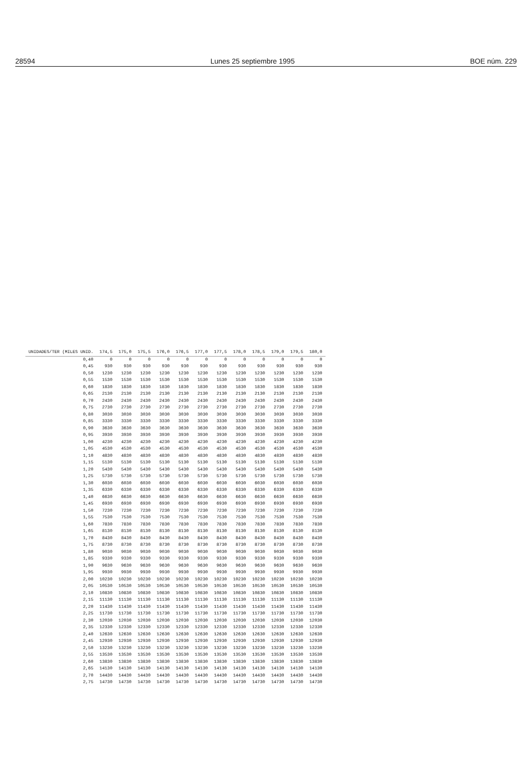28594 Lunes 25 septiembre 1995 BOE núm. 229
| UNIDADES/TER (MILES UNID. | 174,5 | 175,0 | 175,5 | 176,0 | 176,5 | 177,0 | 177,5 | 178,0 | 178,5 | 179,0 | 179,5 | 180,0 |
| --- | --- | --- | --- | --- | --- | --- | --- | --- | --- | --- | --- | --- |
| 0,40 | 0 | 0 | 0 | 0 | 0 | 0 | 0 | 0 | 0 | 0 | 0 | 0 |
| 0,45 | 930 | 930 | 930 | 930 | 930 | 930 | 930 | 930 | 930 | 930 | 930 | 930 |
| 0,50 | 1230 | 1230 | 1230 | 1230 | 1230 | 1230 | 1230 | 1230 | 1230 | 1230 | 1230 | 1230 |
| 0,55 | 1530 | 1530 | 1530 | 1530 | 1530 | 1530 | 1530 | 1530 | 1530 | 1530 | 1530 | 1530 |
| 0,60 | 1830 | 1830 | 1830 | 1830 | 1830 | 1830 | 1830 | 1830 | 1830 | 1830 | 1830 | 1830 |
| 0,65 | 2130 | 2130 | 2130 | 2130 | 2130 | 2130 | 2130 | 2130 | 2130 | 2130 | 2130 | 2130 |
| 0,70 | 2430 | 2430 | 2430 | 2430 | 2430 | 2430 | 2430 | 2430 | 2430 | 2430 | 2430 | 2430 |
| 0,75 | 2730 | 2730 | 2730 | 2730 | 2730 | 2730 | 2730 | 2730 | 2730 | 2730 | 2730 | 2730 |
| 0,80 | 3030 | 3030 | 3030 | 3030 | 3030 | 3030 | 3030 | 3030 | 3030 | 3030 | 3030 | 3030 |
| 0,85 | 3330 | 3330 | 3330 | 3330 | 3330 | 3330 | 3330 | 3330 | 3330 | 3330 | 3330 | 3330 |
| 0,90 | 3630 | 3630 | 3630 | 3630 | 3630 | 3630 | 3630 | 3630 | 3630 | 3630 | 3630 | 3630 |
| 0,95 | 3930 | 3930 | 3930 | 3930 | 3930 | 3930 | 3930 | 3930 | 3930 | 3930 | 3930 | 3930 |
| 1,00 | 4230 | 4230 | 4230 | 4230 | 4230 | 4230 | 4230 | 4230 | 4230 | 4230 | 4230 | 4230 |
| 1,05 | 4530 | 4530 | 4530 | 4530 | 4530 | 4530 | 4530 | 4530 | 4530 | 4530 | 4530 | 4530 |
| 1,10 | 4830 | 4830 | 4830 | 4830 | 4830 | 4830 | 4830 | 4830 | 4830 | 4830 | 4830 | 4830 |
| 1,15 | 5130 | 5130 | 5130 | 5130 | 5130 | 5130 | 5130 | 5130 | 5130 | 5130 | 5130 | 5130 |
| 1,20 | 5430 | 5430 | 5430 | 5430 | 5430 | 5430 | 5430 | 5430 | 5430 | 5430 | 5430 | 5430 |
| 1,25 | 5730 | 5730 | 5730 | 5730 | 5730 | 5730 | 5730 | 5730 | 5730 | 5730 | 5730 | 5730 |
| 1,30 | 6030 | 6030 | 6030 | 6030 | 6030 | 6030 | 6030 | 6030 | 6030 | 6030 | 6030 | 6030 |
| 1,35 | 6330 | 6330 | 6330 | 6330 | 6330 | 6330 | 6330 | 6330 | 6330 | 6330 | 6330 | 6330 |
| 1,40 | 6630 | 6630 | 6630 | 6630 | 6630 | 6630 | 6630 | 6630 | 6630 | 6630 | 6630 | 6630 |
| 1,45 | 6930 | 6930 | 6930 | 6930 | 6930 | 6930 | 6930 | 6930 | 6930 | 6930 | 6930 | 6930 |
| 1,50 | 7230 | 7230 | 7230 | 7230 | 7230 | 7230 | 7230 | 7230 | 7230 | 7230 | 7230 | 7230 |
| 1,55 | 7530 | 7530 | 7530 | 7530 | 7530 | 7530 | 7530 | 7530 | 7530 | 7530 | 7530 | 7530 |
| 1,60 | 7830 | 7830 | 7830 | 7830 | 7830 | 7830 | 7830 | 7830 | 7830 | 7830 | 7830 | 7830 |
| 1,65 | 8130 | 8130 | 8130 | 8130 | 8130 | 8130 | 8130 | 8130 | 8130 | 8130 | 8130 | 8130 |
| 1,70 | 8430 | 8430 | 8430 | 8430 | 8430 | 8430 | 8430 | 8430 | 8430 | 8430 | 8430 | 8430 |
| 1,75 | 8730 | 8730 | 8730 | 8730 | 8730 | 8730 | 8730 | 8730 | 8730 | 8730 | 8730 | 8730 |
| 1,80 | 9030 | 9030 | 9030 | 9030 | 9030 | 9030 | 9030 | 9030 | 9030 | 9030 | 9030 | 9030 |
| 1,85 | 9330 | 9330 | 9330 | 9330 | 9330 | 9330 | 9330 | 9330 | 9330 | 9330 | 9330 | 9330 |
| 1,90 | 9630 | 9630 | 9630 | 9630 | 9630 | 9630 | 9630 | 9630 | 9630 | 9630 | 9630 | 9630 |
| 1,95 | 9930 | 9930 | 9930 | 9930 | 9930 | 9930 | 9930 | 9930 | 9930 | 9930 | 9930 | 9930 |
| 2,00 | 10230 | 10230 | 10230 | 10230 | 10230 | 10230 | 10230 | 10230 | 10230 | 10230 | 10230 | 10230 |
| 2,05 | 10530 | 10530 | 10530 | 10530 | 10530 | 10530 | 10530 | 10530 | 10530 | 10530 | 10530 | 10530 |
| 2,10 | 10830 | 10830 | 10830 | 10830 | 10830 | 10830 | 10830 | 10830 | 10830 | 10830 | 10830 | 10830 |
| 2,15 | 11130 | 11130 | 11130 | 11130 | 11130 | 11130 | 11130 | 11130 | 11130 | 11130 | 11130 | 11130 |
| 2,20 | 11430 | 11430 | 11430 | 11430 | 11430 | 11430 | 11430 | 11430 | 11430 | 11430 | 11430 | 11430 |
| 2,25 | 11730 | 11730 | 11730 | 11730 | 11730 | 11730 | 11730 | 11730 | 11730 | 11730 | 11730 | 11730 |
| 2,30 | 12030 | 12030 | 12030 | 12030 | 12030 | 12030 | 12030 | 12030 | 12030 | 12030 | 12030 | 12030 |
| 2,35 | 12330 | 12330 | 12330 | 12330 | 12330 | 12330 | 12330 | 12330 | 12330 | 12330 | 12330 | 12330 |
| 2,40 | 12630 | 12630 | 12630 | 12630 | 12630 | 12630 | 12630 | 12630 | 12630 | 12630 | 12630 | 12630 |
| 2,45 | 12930 | 12930 | 12930 | 12930 | 12930 | 12930 | 12930 | 12930 | 12930 | 12930 | 12930 | 12930 |
| 2,50 | 13230 | 13230 | 13230 | 13230 | 13230 | 13230 | 13230 | 13230 | 13230 | 13230 | 13230 | 13230 |
| 2,55 | 13530 | 13530 | 13530 | 13530 | 13530 | 13530 | 13530 | 13530 | 13530 | 13530 | 13530 | 13530 |
| 2,60 | 13830 | 13830 | 13830 | 13830 | 13830 | 13830 | 13830 | 13830 | 13830 | 13830 | 13830 | 13830 |
| 2,65 | 14130 | 14130 | 14130 | 14130 | 14130 | 14130 | 14130 | 14130 | 14130 | 14130 | 14130 | 14130 |
| 2,70 | 14430 | 14430 | 14430 | 14430 | 14430 | 14430 | 14430 | 14430 | 14430 | 14430 | 14430 | 14430 |
| 2,75 | 14730 | 14730 | 14730 | 14730 | 14730 | 14730 | 14730 | 14730 | 14730 | 14730 | 14730 | 14730 |